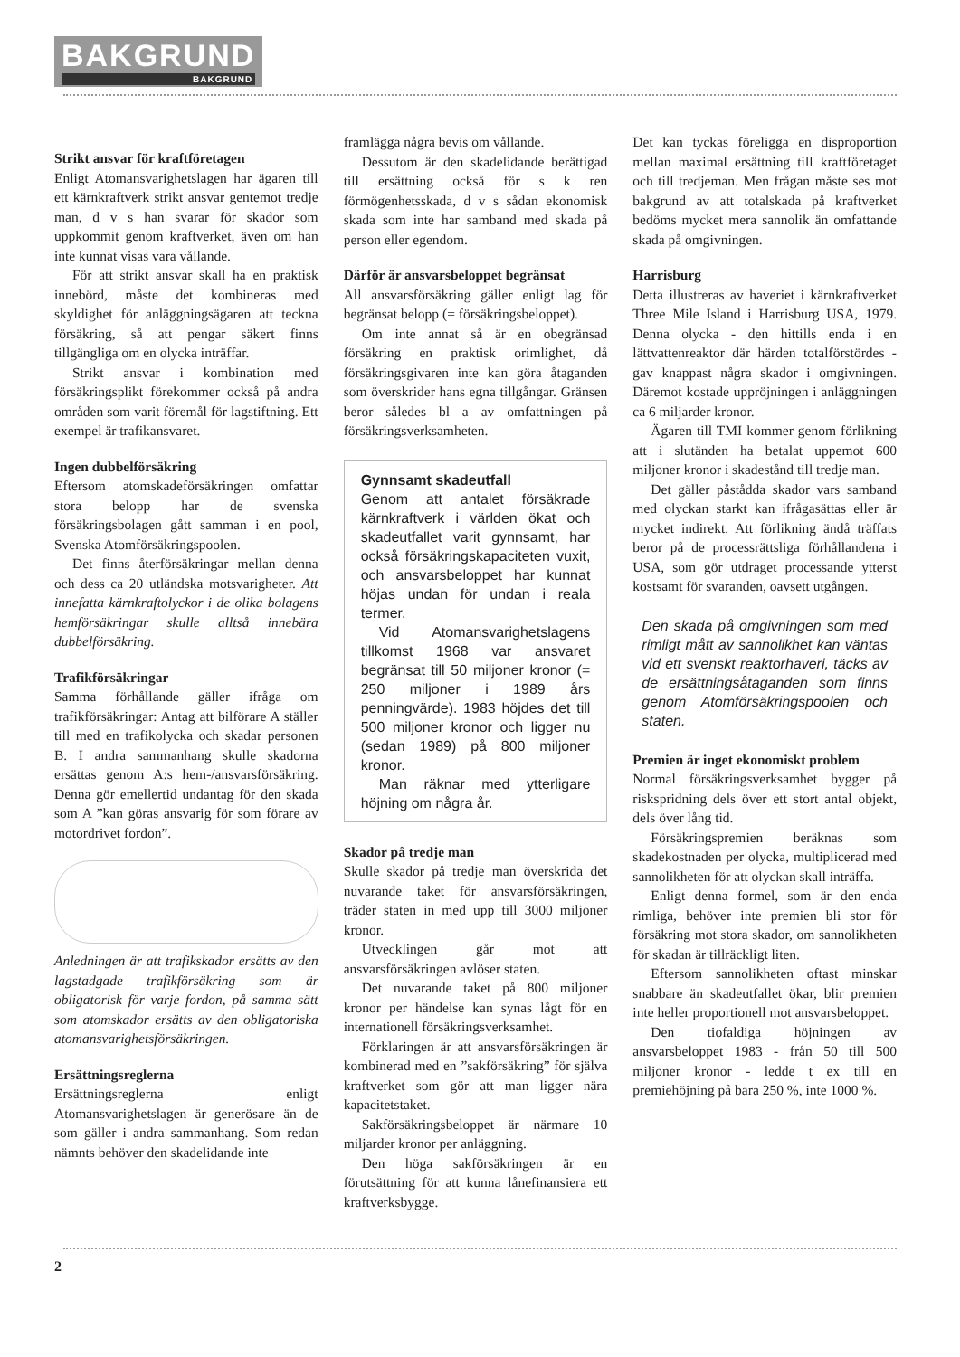BAKGRUND BAKGRUND
Strikt ansvar för kraftföretagen
Enligt Atomansvarighetslagen har ägaren till ett kärnkraftverk strikt ansvar gentemot tredje man, d v s han svarar för skador som uppkommit genom kraftverket, även om han inte kunnat visas vara vållande.
För att strikt ansvar skall ha en praktisk innebörd, måste det kombineras med skyldighet för anläggningsägaren att teckna försäkring, så att pengar säkert finns tillgängliga om en olycka inträffar.
Strikt ansvar i kombination med försäkringsplikt förekommer också på andra områden som varit föremål för lagstiftning. Ett exempel är trafikansvaret.
Ingen dubbelförsäkring
Eftersom atomskadeförsäkringen omfattar stora belopp har de svenska försäkringsbolagen gått samman i en pool, Svenska Atomförsäkringspoolen.
Det finns återförsäkringar mellan denna och dess ca 20 utländska motsvarigheter. Att innefatta kärnkraftolyckor i de olika bolagens hemförsäkringar skulle alltså innebära dubbelförsäkring.
Trafikförsäkringar
Samma förhållande gäller ifråga om trafikförsäkringar: Antag att bilförare A ställer till med en trafikolycka och skadar personen B. I andra sammanhang skulle skadorna ersättas genom A:s hem-/ansvarsförsäkring. Denna gör emellertid undantag för den skada som A ”kan göras ansvarig för som förare av motordrivet fordon”.
Anledningen är att trafikskador ersätts av den lagstadgade trafikförsäkring som är obligatorisk för varje fordon, på samma sätt som atomskador ersätts av den obligatoriska atomansvarighetsförsäkringen.
Ersättningsreglerna
Ersättningsreglerna enligt Atomansvarighetslagen är generösare än de som gäller i andra sammanhang. Som redan nämnts behöver den skadelidande inte
framlägga några bevis om vållande.
Dessutom är den skadelidande berättigad till ersättning också för s k ren förmögenhetsskada, d v s sådan ekonomisk skada som inte har samband med skada på person eller egendom.
Därför är ansvarsbeloppet begränsat
All ansvarsförsäkring gäller enligt lag för begränsat belopp (= försäkringsbeloppet).
Om inte annat så är en obegränsad försäkring en praktisk orimlighet, då försäkringsgivaren inte kan göra åtaganden som överskrider hans egna tillgångar. Gränsen beror således bl a av omfattningen på försäkringsverksamheten.
Gynnsamt skadeutfall
Genom att antalet försäkrade kärnkraftverk i världen ökat och skadeutfallet varit gynnsamt, har också försäkringskapaciteten vuxit, och ansvarsbeloppet har kunnat höjas undan för undan i reala termer.
Vid Atomansvarighetslagens tillkomst 1968 var ansvaret begränsat till 50 miljoner kronor (= 250 miljoner i 1989 års penningvärde). 1983 höjdes det till 500 miljoner kronor och ligger nu (sedan 1989) på 800 miljoner kronor.
Man räknar med ytterligare höjning om några år.
Skador på tredje man
Skulle skador på tredje man överskrida det nuvarande taket för ansvarsförsäkringen, träder staten in med upp till 3000 miljoner kronor.
Utvecklingen går mot att ansvarsförsäkringen avlöser staten.
Det nuvarande taket på 800 miljoner kronor per händelse kan synas lågt för en internationell försäkringsverksamhet.
Förklaringen är att ansvarsförsäkringen är kombinerad med en ”sakförsäkring” för själva kraftverket som gör att man ligger nära kapacitetstaket.
Sakförsäkringsbeloppet är närmare 10 miljarder kronor per anläggning.
Den höga sakförsäkringen är en förutsättning för att kunna lånefinansiera ett kraftverksbygge.
Det kan tyckas föreligga en disproportion mellan maximal ersättning till kraftföretaget och till tredjeman. Men frågan måste ses mot bakgrund av att totalskada på kraftverket bedöms mycket mera sannolik än omfattande skada på omgivningen.
Harrisburg
Detta illustreras av haveriet i kärnkraftverket Three Mile Island i Harrisburg USA, 1979. Denna olycka - den hittills enda i en lättvattenreaktor där härden totalförstördes - gav knappast några skador i omgivningen. Däremot kostade uppröjningen i anläggningen ca 6 miljarder kronor.
Ägaren till TMI kommer genom förlikning att i slutänden ha betalat uppemot 600 miljoner kronor i skadestånd till tredje man.
Det gäller påstådda skador vars samband med olyckan starkt kan ifrågasättas eller är mycket indirekt. Att förlikning ändå träffats beror på de processrättsliga förhållandena i USA, som gör utdraget processande ytterst kostsamt för svaranden, oavsett utgången.
Den skada på omgivningen som med rimligt mått av sannolikhet kan väntas vid ett svenskt reaktorhaveri, täcks av de ersättningsåtaganden som finns genom Atomförsäkringspoolen och staten.
Premien är inget ekonomiskt problem
Normal försäkringsverksamhet bygger på riskspridning dels över ett stort antal objekt, dels över lång tid.
Försäkringspremien beräknas som skadekostnaden per olycka, multiplicerad med sannolikheten för att olyckan skall inträffa.
Enligt denna formel, som är den enda rimliga, behöver inte premien bli stor för försäkring mot stora skador, om sannolikheten för skadan är tillräckligt liten.
Eftersom sannolikheten oftast minskar snabbare än skadeutfallet ökar, blir premien inte heller proportionell mot ansvarsbeloppet.
Den tiofaldiga höjningen av ansvarsbeloppet 1983 - från 50 till 500 miljoner kronor - ledde t ex till en premiehöjning på bara 250 %, inte 1000 %.
2